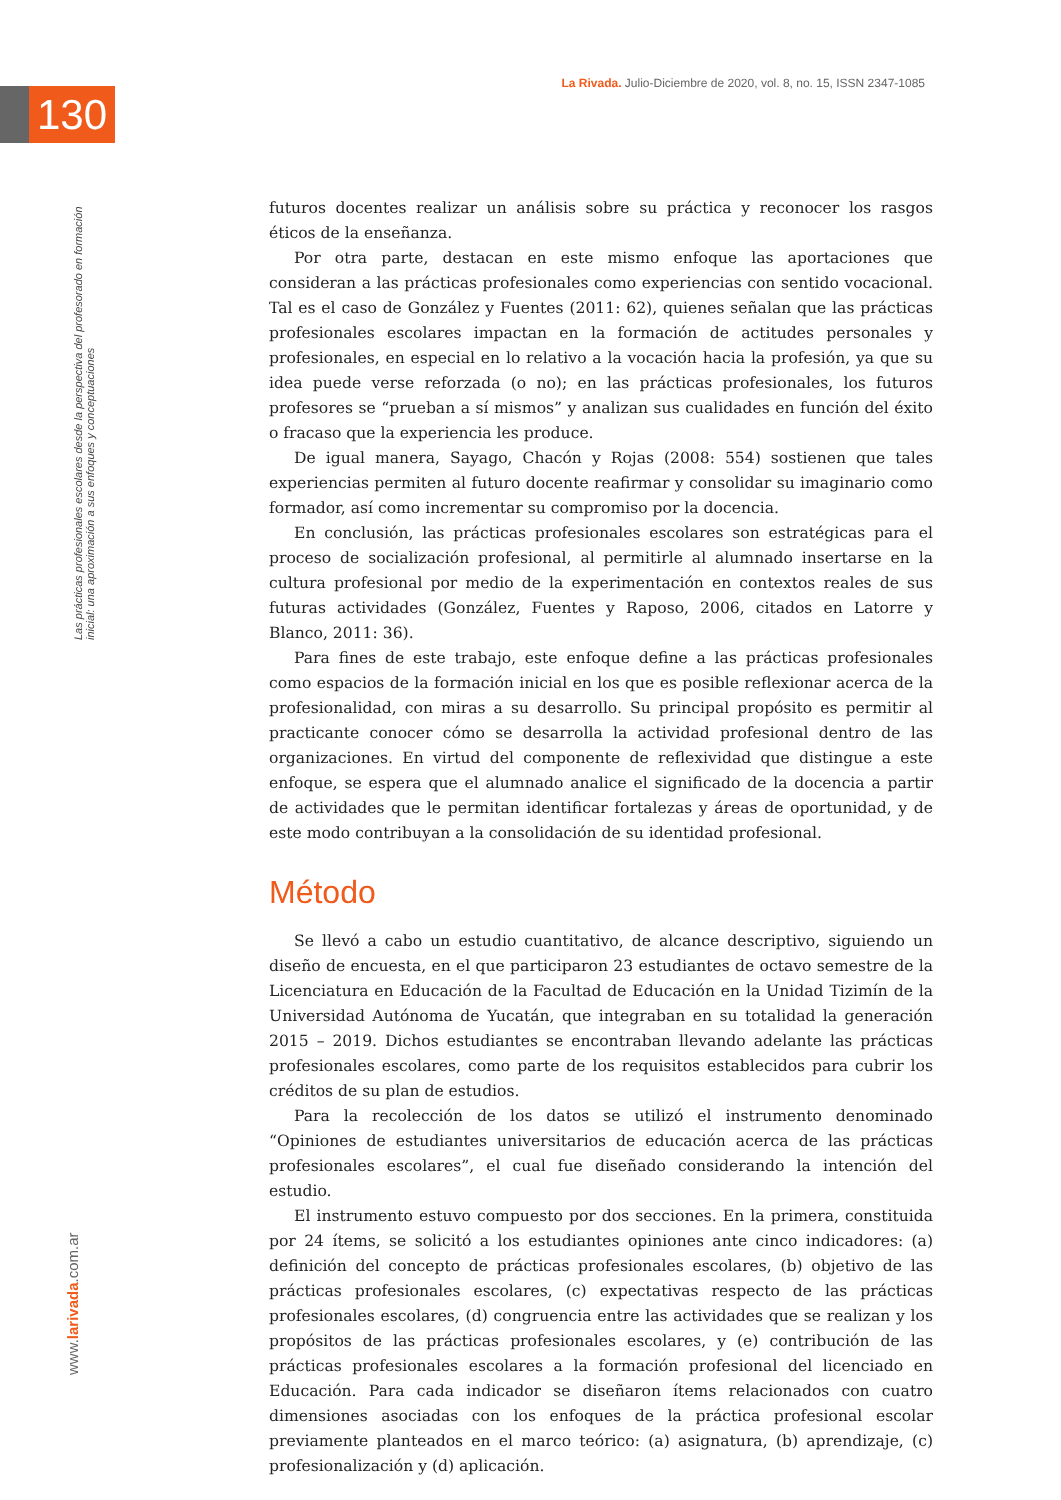La Rivada. Julio-Diciembre de 2020, vol. 8, no. 15, ISSN 2347-1085
130
Las prácticas profesionales escolares desde la perspectiva del profesorado en formación inicial: una aproximación a sus enfoques y conceptuaciones
www.larivada.com.ar
futuros docentes realizar un análisis sobre su práctica y reconocer los rasgos éticos de la enseñanza.
Por otra parte, destacan en este mismo enfoque las aportaciones que consideran a las prácticas profesionales como experiencias con sentido vocacional. Tal es el caso de González y Fuentes (2011: 62), quienes señalan que las prácticas profesionales escolares impactan en la formación de actitudes personales y profesionales, en especial en lo relativo a la vocación hacia la profesión, ya que su idea puede verse reforzada (o no); en las prácticas profesionales, los futuros profesores se “prueban a sí mismos” y analizan sus cualidades en función del éxito o fracaso que la experiencia les produce.
De igual manera, Sayago, Chacón y Rojas (2008: 554) sostienen que tales experiencias permiten al futuro docente reafirmar y consolidar su imaginario como formador, así como incrementar su compromiso por la docencia.
En conclusión, las prácticas profesionales escolares son estratégicas para el proceso de socialización profesional, al permitirle al alumnado insertarse en la cultura profesional por medio de la experimentación en contextos reales de sus futuras actividades (González, Fuentes y Raposo, 2006, citados en Latorre y Blanco, 2011: 36).
Para fines de este trabajo, este enfoque define a las prácticas profesionales como espacios de la formación inicial en los que es posible reflexionar acerca de la profesionalidad, con miras a su desarrollo. Su principal propósito es permitir al practicante conocer cómo se desarrolla la actividad profesional dentro de las organizaciones. En virtud del componente de reflexividad que distingue a este enfoque, se espera que el alumnado analice el significado de la docencia a partir de actividades que le permitan identificar fortalezas y áreas de oportunidad, y de este modo contribuyan a la consolidación de su identidad profesional.
Método
Se llevó a cabo un estudio cuantitativo, de alcance descriptivo, siguiendo un diseño de encuesta, en el que participaron 23 estudiantes de octavo semestre de la Licenciatura en Educación de la Facultad de Educación en la Unidad Tizimín de la Universidad Autónoma de Yucatán, que integraban en su totalidad la generación 2015 – 2019. Dichos estudiantes se encontraban llevando adelante las prácticas profesionales escolares, como parte de los requisitos establecidos para cubrir los créditos de su plan de estudios.
Para la recolección de los datos se utilizó el instrumento denominado “Opiniones de estudiantes universitarios de educación acerca de las prácticas profesionales escolares”, el cual fue diseñado considerando la intención del estudio.
El instrumento estuvo compuesto por dos secciones. En la primera, constituida por 24 ítems, se solicitó a los estudiantes opiniones ante cinco indicadores: (a) definición del concepto de prácticas profesionales escolares, (b) objetivo de las prácticas profesionales escolares, (c) expectativas respecto de las prácticas profesionales escolares, (d) congruencia entre las actividades que se realizan y los propósitos de las prácticas profesionales escolares, y (e) contribución de las prácticas profesionales escolares a la formación profesional del licenciado en Educación. Para cada indicador se diseñaron ítems relacionados con cuatro dimensiones asociadas con los enfoques de la práctica profesional escolar previamente planteados en el marco teórico: (a) asignatura, (b) aprendizaje, (c) profesionalización y (d) aplicación.